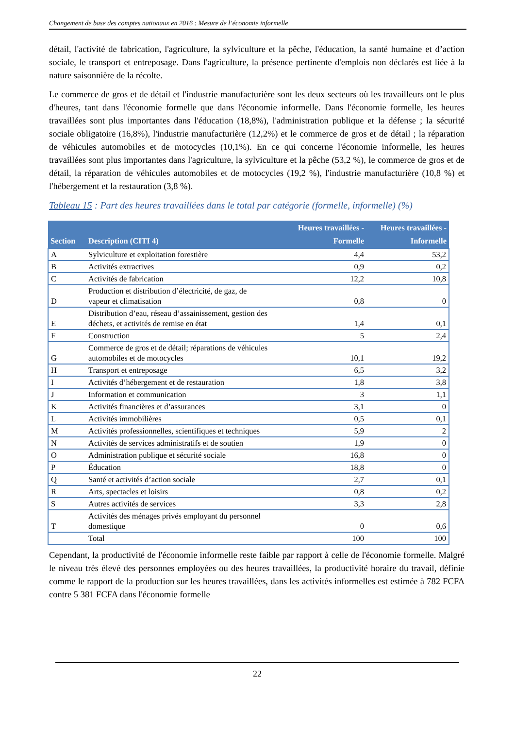Changement de base des comptes nationaux en 2016 : Mesure de l’économie informelle
détail, l'activité de fabrication, l'agriculture, la sylviculture et la pêche, l'éducation, la santé humaine et d’action sociale, le transport et entreposage. Dans l'agriculture, la présence pertinente d'emplois non déclarés est liée à la nature saisonnière de la récolte.
Le commerce de gros et de détail et l'industrie manufacturière sont les deux secteurs où les travailleurs ont le plus d'heures, tant dans l'économie formelle que dans l'économie informelle. Dans l'économie formelle, les heures travaillées sont plus importantes dans l'éducation (18,8%), l'administration publique et la défense ; la sécurité sociale obligatoire (16,8%), l'industrie manufacturière (12,2%) et le commerce de gros et de détail ; la réparation de véhicules automobiles et de motocycles (10,1%). En ce qui concerne l'économie informelle, les heures travaillées sont plus importantes dans l'agriculture, la sylviculture et la pêche (53,2 %), le commerce de gros et de détail, la réparation de véhicules automobiles et de motocycles (19,2 %), l'industrie manufacturière (10,8 %) et l'hébergement et la restauration (3,8 %).
Tableau 15 : Part des heures travaillées dans le total par catégorie (formelle, informelle) (%)
| Section | Description (CITI 4) | Heures travaillées - Formelle | Heures travaillées - Informelle |
| --- | --- | --- | --- |
| A | Sylviculture et exploitation forestière | 4,4 | 53,2 |
| B | Activités extractives | 0,9 | 0,2 |
| C | Activités de fabrication | 12,2 | 10,8 |
| D | Production et distribution d’électricité, de gaz, de vapeur et climatisation | 0,8 | 0 |
| E | Distribution d’eau, réseau d’assainissement, gestion des déchets, et activités de remise en état | 1,4 | 0,1 |
| F | Construction | 5 | 2,4 |
| G | Commerce de gros et de détail; réparations de véhicules automobiles et de motocycles | 10,1 | 19,2 |
| H | Transport et entreposage | 6,5 | 3,2 |
| I | Activités d’hébergement et de restauration | 1,8 | 3,8 |
| J | Information et communication | 3 | 1,1 |
| K | Activités financières et d’assurances | 3,1 | 0 |
| L | Activités immobilières | 0,5 | 0,1 |
| M | Activités professionnelles, scientifiques et techniques | 5,9 | 2 |
| N | Activités de services administratifs et de soutien | 1,9 | 0 |
| O | Administration publique et sécurité sociale | 16,8 | 0 |
| P | Éducation | 18,8 | 0 |
| Q | Santé et activités d’action sociale | 2,7 | 0,1 |
| R | Arts, spectacles et loisirs | 0,8 | 0,2 |
| S | Autres activités de services | 3,3 | 2,8 |
| T | Activités des ménages privés employant du personnel domestique | 0 | 0,6 |
| | Total | 100 | 100 |
Cependant, la productivité de l'économie informelle reste faible par rapport à celle de l'économie formelle. Malgré le niveau très élevé des personnes employées ou des heures travaillées, la productivité horaire du travail, définie comme le rapport de la production sur les heures travaillées, dans les activités informelles est estimée à 782 FCFA contre 5 381 FCFA dans l'économie formelle
22